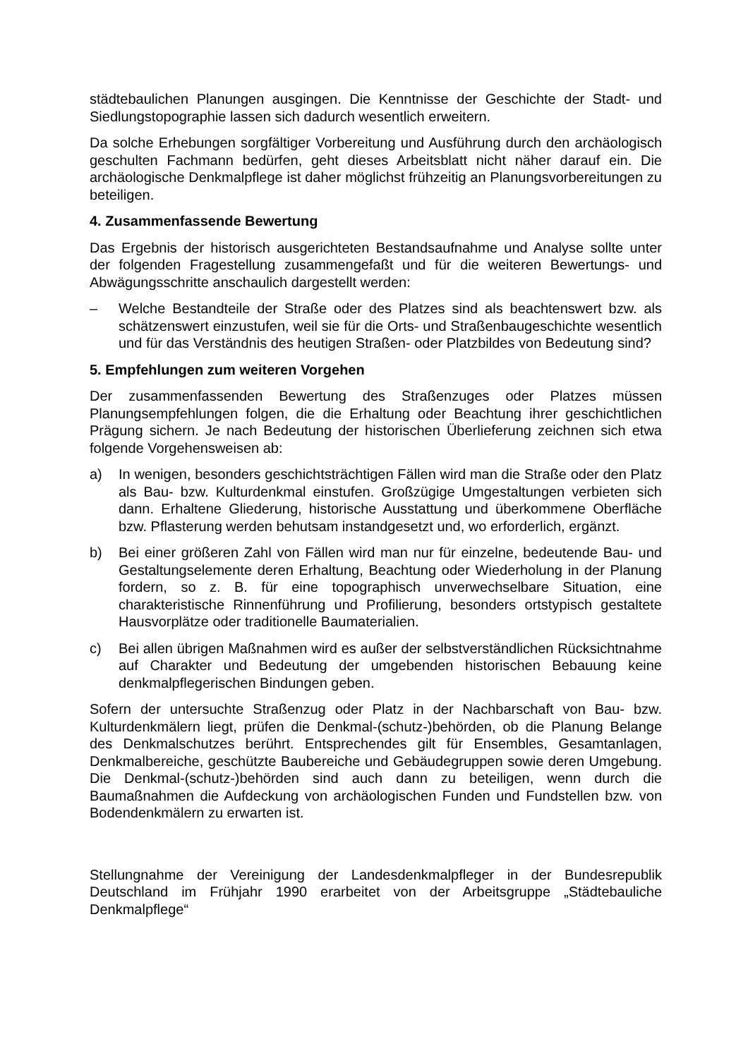städtebaulichen Planungen ausgingen. Die Kenntnisse der Geschichte der Stadt- und Siedlungstopographie lassen sich dadurch wesentlich erweitern.
Da solche Erhebungen sorgfältiger Vorbereitung und Ausführung durch den archäologisch geschulten Fachmann bedürfen, geht dieses Arbeitsblatt nicht näher darauf ein. Die archäologische Denkmalpflege ist daher möglichst frühzeitig an Planungsvorbereitungen zu beteiligen.
4. Zusammenfassende Bewertung
Das Ergebnis der historisch ausgerichteten Bestandsaufnahme und Analyse sollte unter der folgenden Fragestellung zusammengefaßt und für die weiteren Bewertungs- und Abwägungsschritte anschaulich dargestellt werden:
– Welche Bestandteile der Straße oder des Platzes sind als beachtenswert bzw. als schätzenswert einzustufen, weil sie für die Orts- und Straßenbaugeschichte wesentlich und für das Verständnis des heutigen Straßen- oder Platzbildes von Bedeutung sind?
5. Empfehlungen zum weiteren Vorgehen
Der zusammenfassenden Bewertung des Straßenzuges oder Platzes müssen Planungsempfehlungen folgen, die die Erhaltung oder Beachtung ihrer geschichtlichen Prägung sichern. Je nach Bedeutung der historischen Überlieferung zeichnen sich etwa folgende Vorgehensweisen ab:
a) In wenigen, besonders geschichtsträchtigen Fällen wird man die Straße oder den Platz als Bau- bzw. Kulturdenkmal einstufen. Großzügige Umgestaltungen verbieten sich dann. Erhaltene Gliederung, historische Ausstattung und überkommene Oberfläche bzw. Pflasterung werden behutsam instandgesetzt und, wo erforderlich, ergänzt.
b) Bei einer größeren Zahl von Fällen wird man nur für einzelne, bedeutende Bau- und Gestaltungselemente deren Erhaltung, Beachtung oder Wiederholung in der Planung fordern, so z. B. für eine topographisch unverwechselbare Situation, eine charakteristische Rinnenführung und Profilierung, besonders ortstypisch gestaltete Hausvorplätze oder traditionelle Baumaterialien.
c) Bei allen übrigen Maßnahmen wird es außer der selbstverständlichen Rücksichtnahme auf Charakter und Bedeutung der umgebenden historischen Bebauung keine denkmalpflegerischen Bindungen geben.
Sofern der untersuchte Straßenzug oder Platz in der Nachbarschaft von Bau- bzw. Kulturdenkmälern liegt, prüfen die Denkmal-(schutz-)behörden, ob die Planung Belange des Denkmalschutzes berührt. Entsprechendes gilt für Ensembles, Gesamtanlagen, Denkmalbereiche, geschützte Baubereiche und Gebäudegruppen sowie deren Umgebung. Die Denkmal-(schutz-)behörden sind auch dann zu beteiligen, wenn durch die Baumaßnahmen die Aufdeckung von archäologischen Funden und Fundstellen bzw. von Bodendenkmälern zu erwarten ist.
Stellungnahme der Vereinigung der Landesdenkmalpfleger in der Bundesrepublik Deutschland im Frühjahr 1990 erarbeitet von der Arbeitsgruppe „Städtebauliche Denkmalpflege“